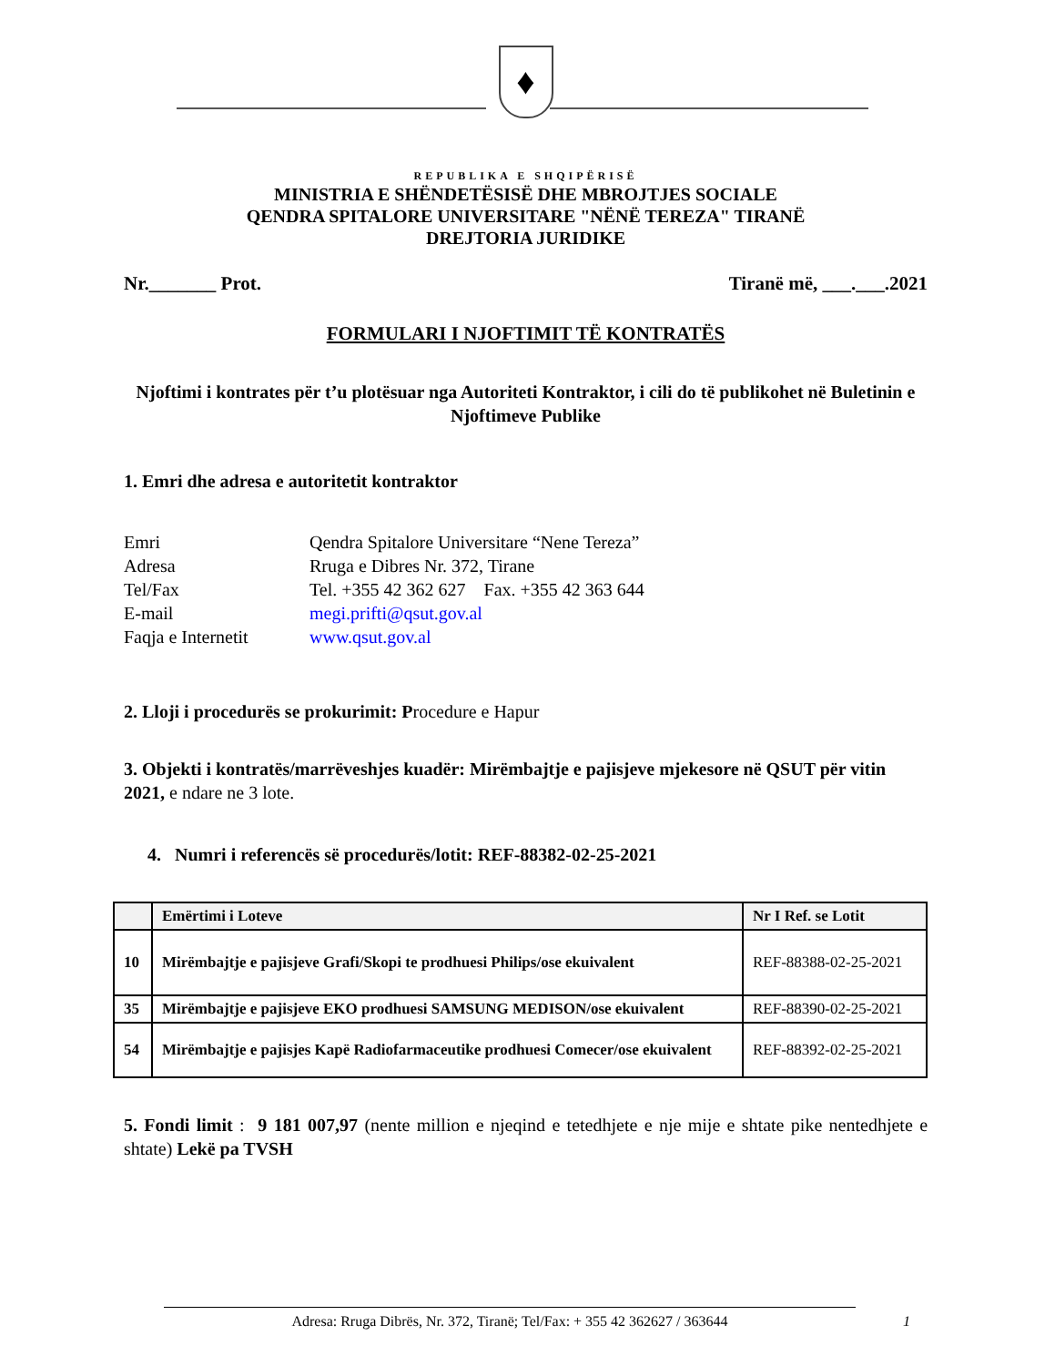♦
REPUBLIKA E SHQIPËRISË
MINISTRIA E SHËNDETËSISË DHE MBROJTJES SOCIALE
QENDRA SPITALORE UNIVERSITARE "NËNË TEREZA" TIRANË
DREJTORIA JURIDIKE
Nr._______ Prot. Tiranë më, ___.___.2021
FORMULARI I NJOFTIMIT TË KONTRATËS
Njoftimi i kontrates për t’u plotësuar nga Autoriteti Kontraktor, i cili do të publikohet në Buletinin e Njoftimeve Publike
1. Emri dhe adresa e autoritetit kontraktor
| Emri | Qendra Spitalore Universitare “Nene Tereza” |
| Adresa | Rruga e Dibres Nr. 372, Tirane |
| Tel/Fax | Tel. +355 42 362 627 Fax. +355 42 363 644 |
| E-mail | megi.prifti@qsut.gov.al |
| Faqja e Internetit | www.qsut.gov.al |
2. Lloji i procedurës se prokurimit: Procedure e Hapur
3. Objekti i kontratës/marrëveshjes kuadër: Mirëmbajtje e pajisjeve mjekesore në QSUT për vitin 2021, e ndare ne 3 lote.
4. Numri i referencës së procedurës/lotit: REF-88382-02-25-2021
| | Emërtimi i Loteve | Nr I Ref. se Lotit |
| --- | --- | --- |
| 10 | Mirëmbajtje e pajisjeve Grafi/Skopi te prodhuesi Philips/ose ekuivalent | REF-88388-02-25-2021 |
| 35 | Mirëmbajtje e pajisjeve EKO prodhuesi SAMSUNG MEDISON/ose ekuivalent | REF-88390-02-25-2021 |
| 54 | Mirëmbajtje e pajisjes Kapë Radiofarmaceutike prodhuesi Comecer/ose ekuivalent | REF-88392-02-25-2021 |
5. Fondi limit : 9 181 007,97 (nente million e njeqind e tetedhjete e nje mije e shtate pike nentedhjete e shtate) Lekë pa TVSH
Adresa: Rruga Dibrës, Nr. 372, Tiranë; Tel/Fax: + 355 42 362627 / 363644 1